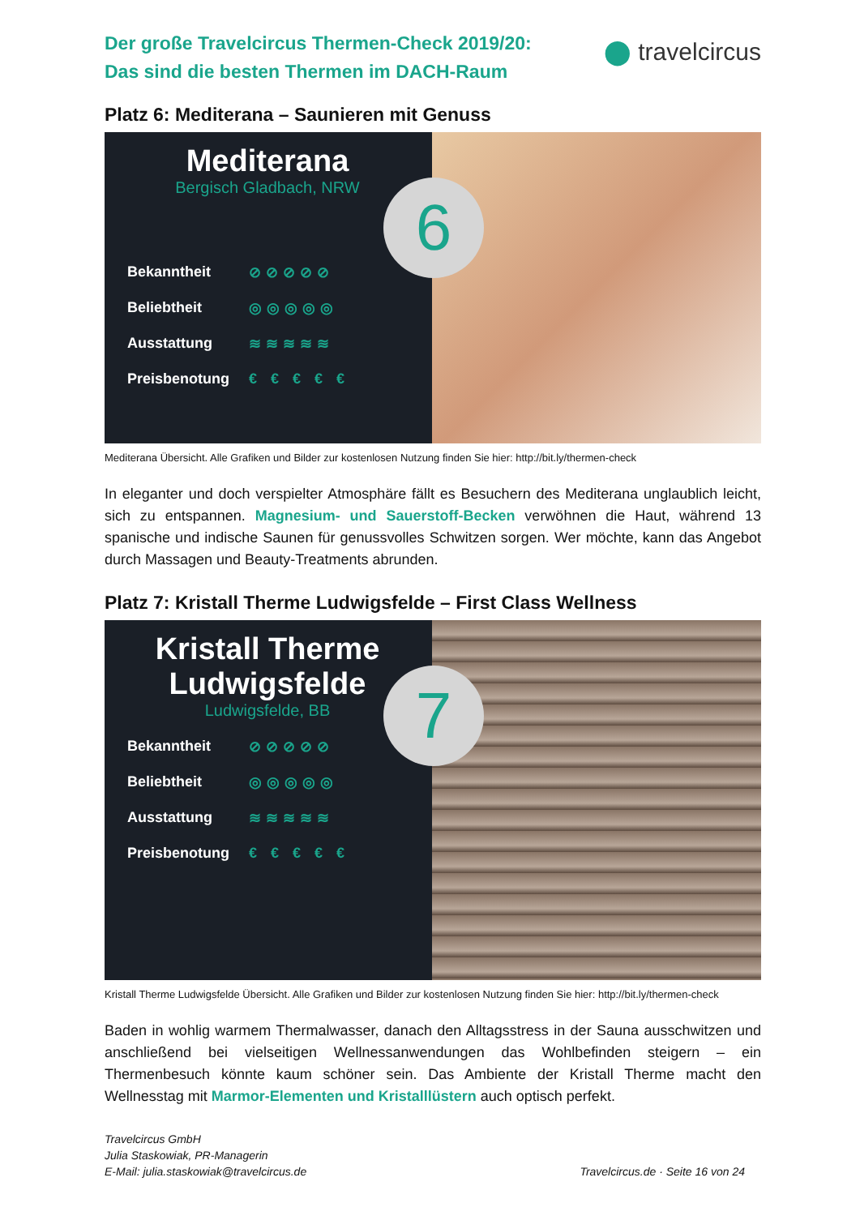Der große Travelcircus Thermen-Check 2019/20:
Das sind die besten Thermen im DACH-Raum
⬤ travelcircus
Platz 6: Mediterana – Saunieren mit Genuss
Mediterana
Bergisch Gladbach, NRW
6
Bekanntheit ⊘⊘⊘⊘⊘
Beliebtheit ◎◎◎◎◎
Ausstattung ≋≋≋≋≋
Preisbenotung € € € € €
Mediterana Übersicht. Alle Grafiken und Bilder zur kostenlosen Nutzung finden Sie hier: http://bit.ly/thermen-check
In eleganter und doch verspielter Atmosphäre fällt es Besuchern des Mediterana unglaublich leicht, sich zu entspannen. Magnesium- und Sauerstoff-Becken verwöhnen die Haut, während 13 spanische und indische Saunen für genussvolles Schwitzen sorgen. Wer möchte, kann das Angebot durch Massagen und Beauty-Treatments abrunden.
Platz 7: Kristall Therme Ludwigsfelde – First Class Wellness
Kristall Therme
Ludwigsfelde
Ludwigsfelde, BB
7
Bekanntheit ⊘⊘⊘⊘⊘
Beliebtheit ◎◎◎◎◎
Ausstattung ≋≋≋≋≋
Preisbenotung € € € € €
Kristall Therme Ludwigsfelde Übersicht. Alle Grafiken und Bilder zur kostenlosen Nutzung finden Sie hier: http://bit.ly/thermen-check
Baden in wohlig warmem Thermalwasser, danach den Alltagsstress in der Sauna ausschwitzen und anschließend bei vielseitigen Wellnessanwendungen das Wohlbefinden steigern – ein Thermenbesuch könnte kaum schöner sein. Das Ambiente der Kristall Therme macht den Wellnesstag mit Marmor-Elementen und Kristalllüstern auch optisch perfekt.
Travelcircus GmbH
Julia Staskowiak, PR-Managerin
E-Mail: julia.staskowiak@travelcircus.de
Travelcircus.de · Seite 16 von 24